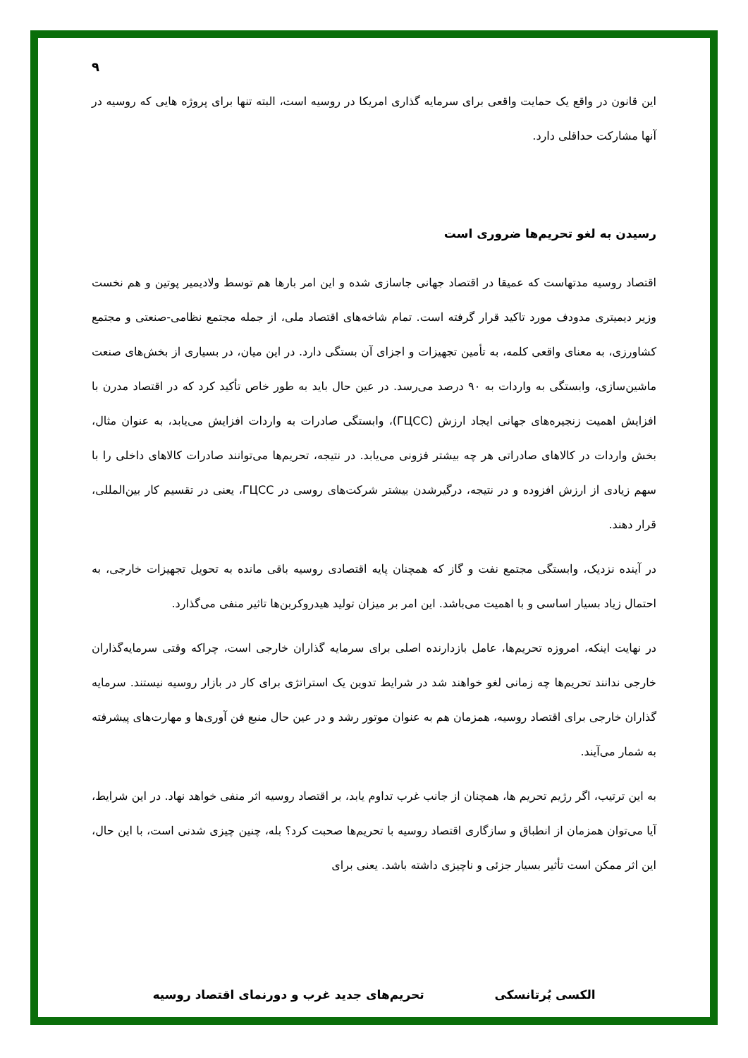۹
این قانون در واقع یک حمایت واقعی برای سرمایه گذاری امریکا در روسیه است، البته تنها برای پروژه هایی که روسیه در آنها مشارکت حداقلی دارد.
رسیدن به لغو تحریم‌ها ضروری است
اقتصاد روسیه مدتهاست که عمیقا در اقتصاد جهانی جاسازی شده و این امر بارها هم توسط ولادیمیر پوتین و هم نخست وزیر دیمیتری مدودف مورد تاکید قرار گرفته است. تمام شاخه‌های اقتصاد ملی، از جمله مجتمع نظامی-صنعتی و مجتمع کشاورزی، به معنای واقعی کلمه، به تأمین تجهیزات و اجزای آن بستگی دارد. در این میان، در بسیاری از بخش‌های صنعت ماشین‌سازی، وابستگی به واردات به ۹۰ درصد می‌رسد. در عین حال باید به طور خاص تأکید کرد که در اقتصاد مدرن با افزایش اهمیت زنجیره‌های جهانی ایجاد ارزش (ГЦСС)، وابستگی صادرات به واردات افزایش می‌یابد، به عنوان مثال، بخش واردات در کالاهای صادراتی هر چه بیشتر فزونی می‌یابد. در نتیجه، تحریم‌ها می‌توانند صادرات کالاهای داخلی را با سهم زیادی از ارزش افزوده و در نتیجه، درگیرشدن بیشتر شرکت‌های روسی در ГЦСС، یعنی در تقسیم کار بین‌المللی، قرار دهند.
در آینده نزدیک، وابستگی مجتمع نفت و گاز که همچنان پایه اقتصادی روسیه باقی مانده به تحویل تجهیزات خارجی، به احتمال زیاد بسیار اساسی و با اهمیت می‌باشد. این امر بر میزان تولید هیدروکربن‌ها تاثیر منفی می‌گذارد.
در نهایت اینکه، امروزه تحریم‌ها، عامل بازدارنده اصلی برای سرمایه گذاران خارجی است، چراکه وقتی سرمایه‌گذاران خارجی ندانند تحریم‌ها چه زمانی لغو خواهند شد در شرایط تدوین یک استراتژی برای کار در بازار روسیه نیستند. سرمایه گذاران خارجی برای اقتصاد روسیه، همزمان هم به عنوان موتور رشد و در عین حال منبع فن آوری‌ها و مهارت‌های پیشرفته به شمار می‌آیند.
به این ترتیب، اگر رژیم تحریم ها، همچنان از جانب غرب تداوم یابد، بر اقتصاد روسیه اثر منفی خواهد نهاد. در این شرایط، آیا می‌توان همزمان از انطباق و سازگاری اقتصاد روسیه با تحریم‌ها صحبت کرد؟ بله، چنین چیزی شدنی است، با این حال، این اثر ممکن است تأثیر بسیار جزئی و ناچیزی داشته باشد. یعنی برای
الکسی پُرتانسکی تحریم‌های جدید غرب و دورنمای اقتصاد روسیه